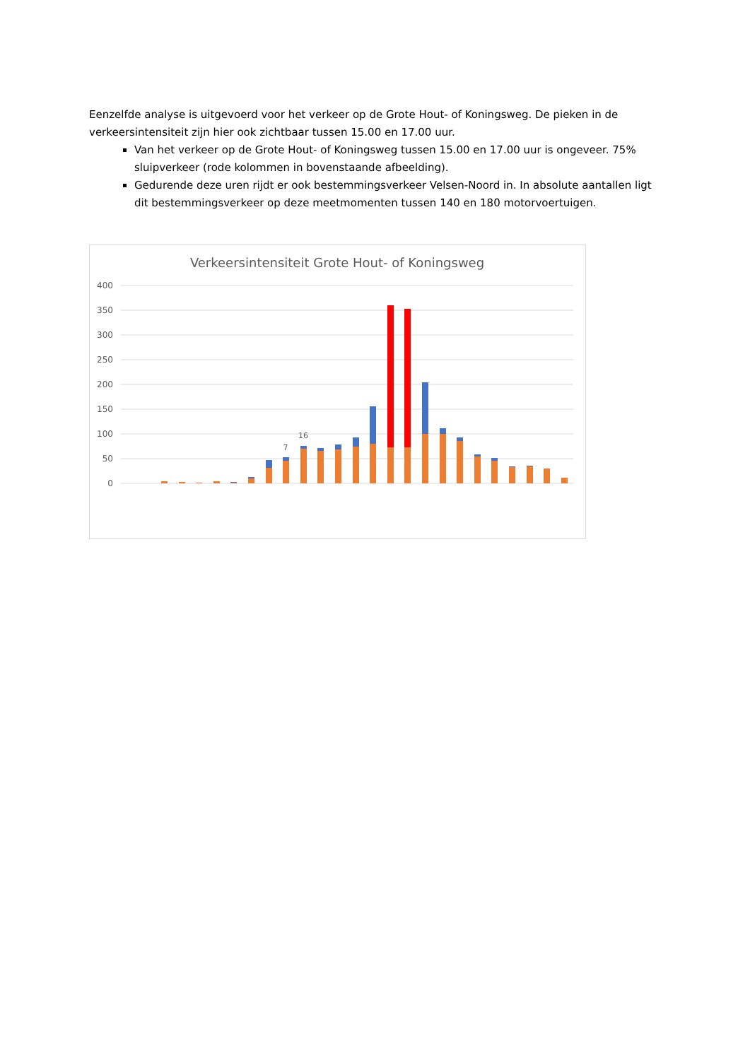Eenzelfde analyse is uitgevoerd voor het verkeer op de Grote Hout- of Koningsweg. De pieken in de verkeersintensiteit zijn hier ook zichtbaar tussen 15.00 en 17.00 uur.
Van het verkeer op de Grote Hout- of Koningsweg tussen 15.00 en 17.00 uur is ongeveer. 75% sluipverkeer (rode kolommen in bovenstaande afbeelding).
Gedurende deze uren rijdt er ook bestemmingsverkeer Velsen-Noord in. In absolute aantallen ligt dit bestemmingsverkeer op deze meetmomenten tussen 140 en 180 motorvoertuigen.
Verkeersintensiteit Grote Hout- of Koningsweg
400
350
300
250
200
150
100
50
0
16
7